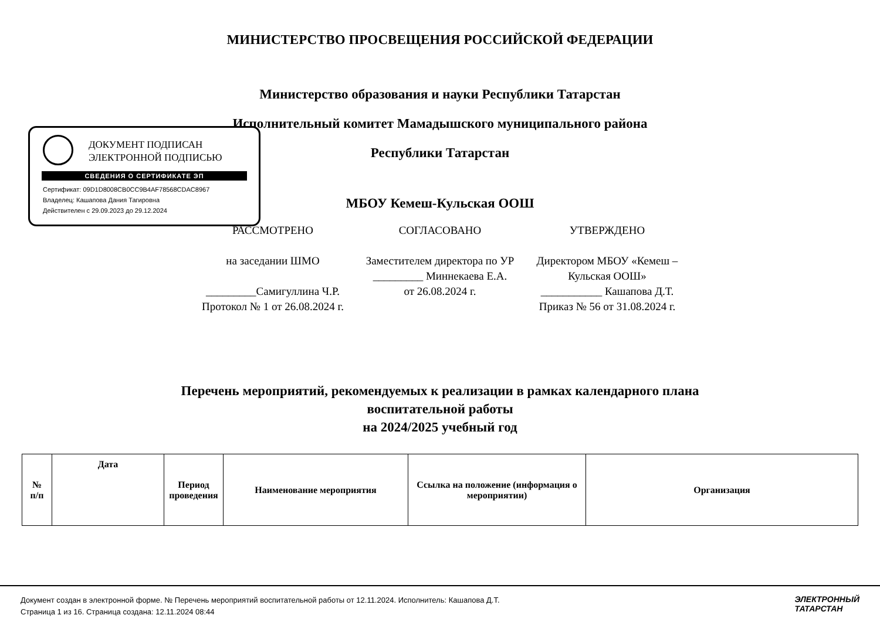МИНИСТЕРСТВО ПРОСВЕЩЕНИЯ РОССИЙСКОЙ ФЕДЕРАЦИИ
Министерство образования и науки Республики Татарстан
Исполнительный комитет Мамадышского муниципального района
Республики Татарстан
МБОУ Кемеш-Кульская ООШ
ДОКУМЕНТ ПОДПИСАН
ЭЛЕКТРОННОЙ ПОДПИСЬЮ
СВЕДЕНИЯ О СЕРТИФИКАТЕ ЭП
Сертификат: 09D1D8008CB0CC9B4AF78568CDAC8967
Владелец: Кашапова Дания Тагировна
Действителен с 29.09.2023 до 29.12.2024
РАССМОТРЕНО
на заседании ШМО
_________Самигуллина Ч.Р.
Протокол № 1 от 26.08.2024 г.
СОГЛАСОВАНО
Заместителем директора по УР
_________ Миннекаева Е.А.
от 26.08.2024 г.
УТВЕРЖДЕНО
Директором МБОУ «Кемеш – Кульская ООШ»
___________ Кашапова Д.Т.
Приказ № 56 от 31.08.2024 г.
Перечень мероприятий, рекомендуемых к реализации в рамках календарного плана
воспитательной работы
на 2024/2025 учебный год
| № п/п | Дата | Период проведения | Наименование мероприятия | Ссылка на положение (информация о мероприятии) | Организация |
| --- | --- | --- | --- | --- | --- |
Документ создан в электронной форме. № Перечень мероприятий воспитательной работы от 12.11.2024. Исполнитель: Кашапова Д.Т.
Страница 1 из 16. Страница создана: 12.11.2024 08:44
ЭЛЕКТРОННЫЙ
ТАТАРСТАН